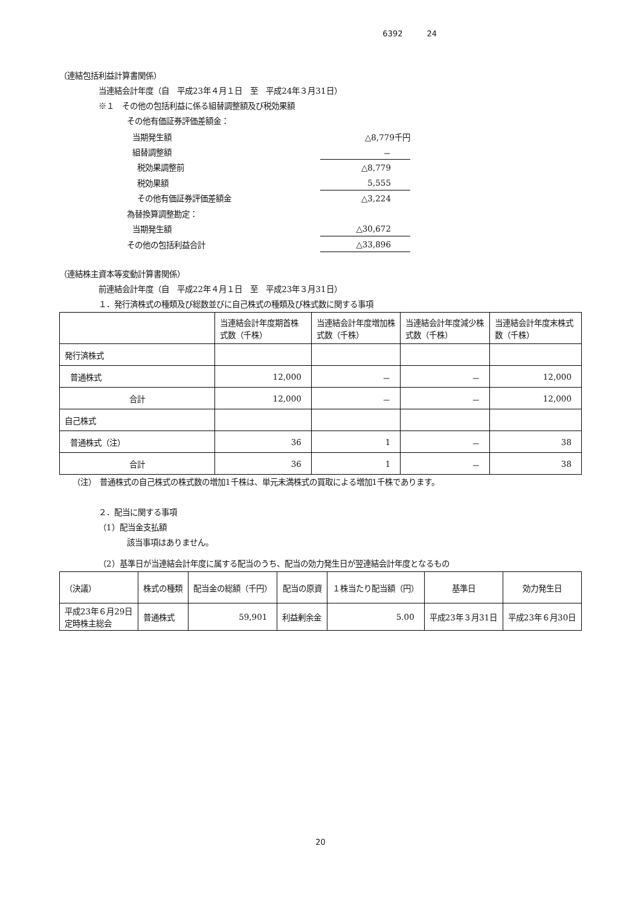6392 24
（連結包括利益計算書関係）
当連結会計年度（自　平成23年４月１日　至　平成24年３月31日）
※１　その他の包括利益に係る組替調整額及び税効果額
その他有価証券評価差額金：
| 当期発生額 | △8,779千円 |
| 組替調整額 | － |
| 税効果調整前 | △8,779 |
| 税効果額 | 5,555 |
| その他有価証券評価差額金 | △3,224 |
| 為替換算調整勘定： | |
| 当期発生額 | △30,672 |
| その他の包括利益合計 | △33,896 |
（連結株主資本等変動計算書関係）
前連結会計年度（自　平成22年４月１日　至　平成23年３月31日）
１．発行済株式の種類及び総数並びに自己株式の種類及び株式数に関する事項
| | 当連結会計年度期首株式数（千株） | 当連結会計年度増加株式数（千株） | 当連結会計年度減少株式数（千株） | 当連結会計年度末株式数（千株） |
| --- | --- | --- | --- | --- |
| 発行済株式 | | | | |
| 普通株式 | 12,000 | － | － | 12,000 |
| 合計 | 12,000 | － | － | 12,000 |
| 自己株式 | | | | |
| 普通株式（注） | 36 | 1 | － | 38 |
| 合計 | 36 | 1 | － | 38 |
（注）　普通株式の自己株式の株式数の増加1千株は、単元未満株式の買取による増加1千株であります。
２．配当に関する事項
（1）配当金支払額
該当事項はありません。
（2）基準日が当連結会計年度に属する配当のうち、配当の効力発生日が翌連結会計年度となるもの
| （決議） | 株式の種類 | 配当金の総額（千円） | 配当の原資 | １株当たり配当額（円） | 基準日 | 効力発生日 |
| --- | --- | --- | --- | --- | --- | --- |
| 平成23年６月29日 定時株主総会 | 普通株式 | 59,901 | 利益剰余金 | 5.00 | 平成23年３月31日 | 平成23年６月30日 |
20